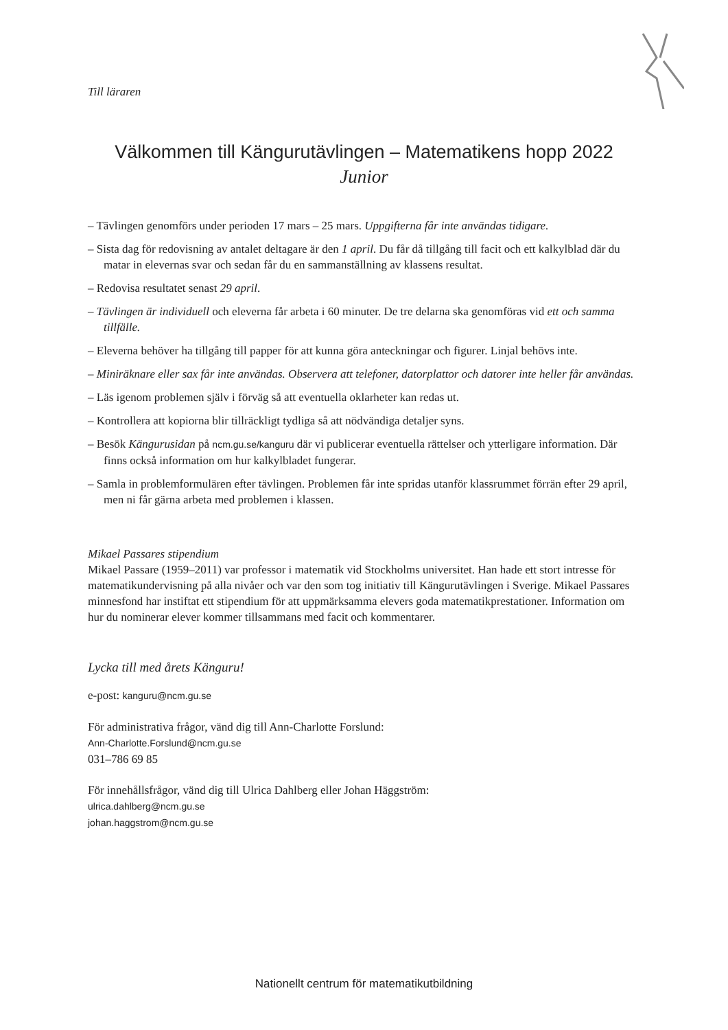Till läraren
Välkommen till Kängurutävlingen – Matematikens hopp 2022
Junior
– Tävlingen genomförs under perioden 17 mars – 25 mars. Uppgifterna får inte användas tidigare.
– Sista dag för redovisning av antalet deltagare är den 1 april. Du får då tillgång till facit och ett kalkylblad där du matar in elevernas svar och sedan får du en sammanställning av klassens resultat.
– Redovisa resultatet senast 29 april.
– Tävlingen är individuell och eleverna får arbeta i 60 minuter. De tre delarna ska genomföras vid ett och samma tillfälle.
– Eleverna behöver ha tillgång till papper för att kunna göra anteckningar och figurer. Linjal behövs inte.
– Miniräknare eller sax får inte användas. Observera att telefoner, datorplattor och datorer inte heller får användas.
– Läs igenom problemen själv i förväg så att eventuella oklarheter kan redas ut.
– Kontrollera att kopiorna blir tillräckligt tydliga så att nödvändiga detaljer syns.
– Besök Kängurusidan på ncm.gu.se/kanguru där vi publicerar eventuella rättelser och ytterligare information. Där finns också information om hur kalkylbladet fungerar.
– Samla in problemformulären efter tävlingen. Problemen får inte spridas utanför klassrummet förrän efter 29 april, men ni får gärna arbeta med problemen i klassen.
Mikael Passares stipendium
Mikael Passare (1959–2011) var professor i matematik vid Stockholms universitet. Han hade ett stort intresse för matematikundervisning på alla nivåer och var den som tog initiativ till Kängurutävlingen i Sverige. Mikael Passares minnesfond har instiftat ett stipendium för att uppmärksamma elevers goda matematikprestationer. Information om hur du nominerar elever kommer tillsammans med facit och kommentarer.
Lycka till med årets Känguru!
e-post: kanguru@ncm.gu.se
För administrativa frågor, vänd dig till Ann-Charlotte Forslund:
Ann-Charlotte.Forslund@ncm.gu.se
031–786 69 85
För innehållsfrågor, vänd dig till Ulrica Dahlberg eller Johan Häggström:
ulrica.dahlberg@ncm.gu.se
johan.haggstrom@ncm.gu.se
Nationellt centrum för matematikutbildning